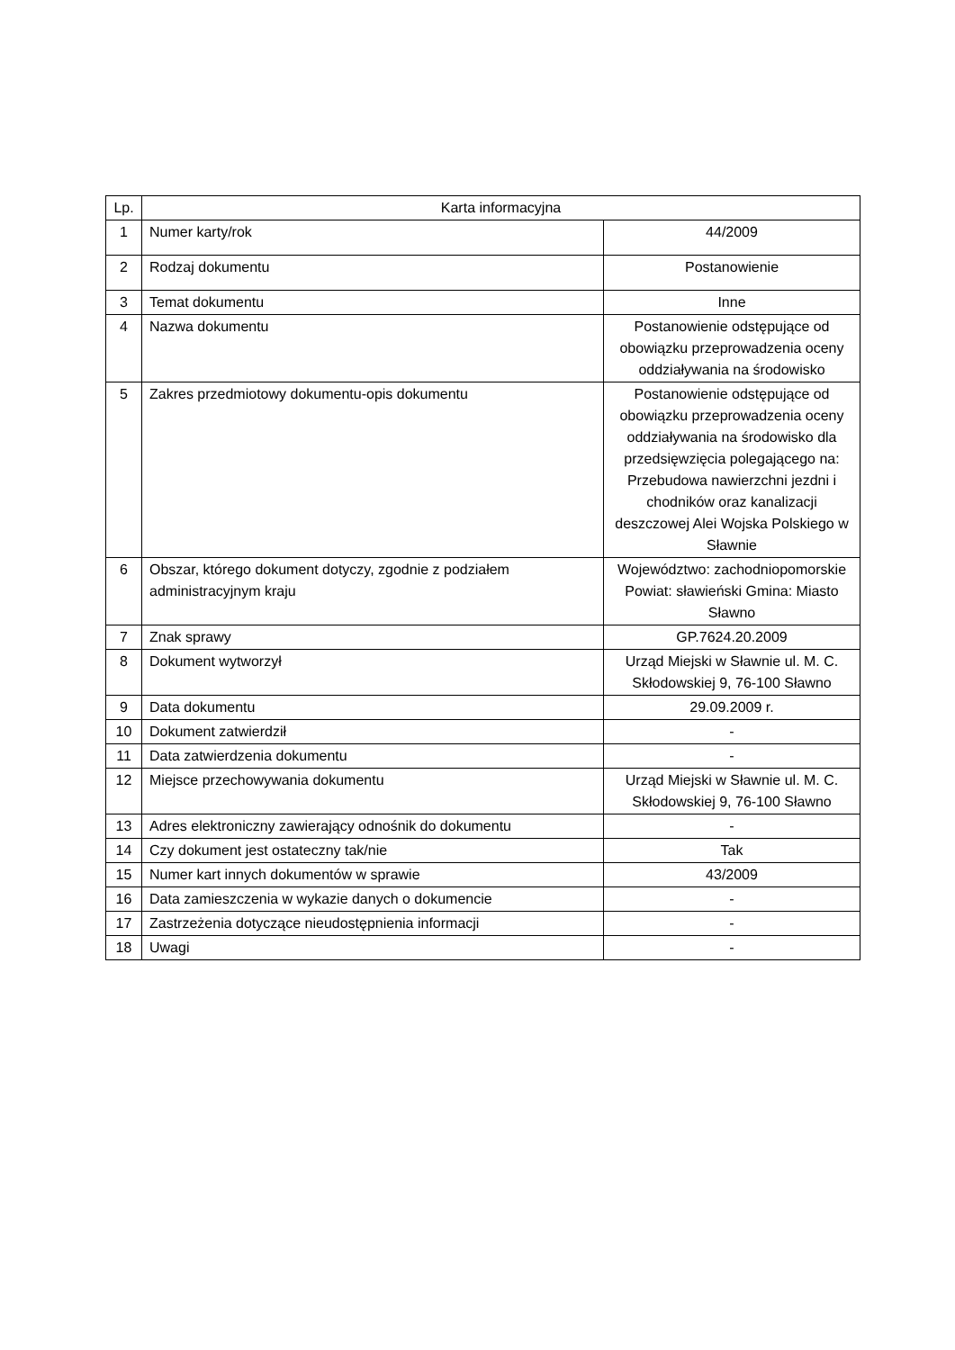| Lp. | Karta informacyjna | |
| --- | --- | --- |
| 1 | Numer karty/rok | 44/2009 |
| 2 | Rodzaj dokumentu | Postanowienie |
| 3 | Temat dokumentu | Inne |
| 4 | Nazwa dokumentu | Postanowienie odstępujące od obowiązku przeprowadzenia oceny oddziaływania na środowisko |
| 5 | Zakres przedmiotowy dokumentu-opis dokumentu | Postanowienie odstępujące od obowiązku przeprowadzenia oceny oddziaływania na środowisko dla przedsięwzięcia polegającego na: Przebudowa nawierzchni jezdni i chodników oraz kanalizacji deszczowej Alei Wojska Polskiego w Sławnie |
| 6 | Obszar, którego dokument dotyczy, zgodnie z podziałem administracyjnym kraju | Województwo: zachodniopomorskie Powiat: sławieński Gmina: Miasto Sławno |
| 7 | Znak sprawy | GP.7624.20.2009 |
| 8 | Dokument wytworzył | Urząd Miejski w Sławnie ul. M. C. Skłodowskiej 9, 76-100 Sławno |
| 9 | Data dokumentu | 29.09.2009 r. |
| 10 | Dokument zatwierdził | - |
| 11 | Data zatwierdzenia dokumentu | - |
| 12 | Miejsce przechowywania dokumentu | Urząd Miejski w Sławnie ul. M. C. Skłodowskiej 9, 76-100 Sławno |
| 13 | Adres elektroniczny zawierający odnośnik do dokumentu | - |
| 14 | Czy dokument jest ostateczny tak/nie | Tak |
| 15 | Numer kart innych dokumentów w sprawie | 43/2009 |
| 16 | Data zamieszczenia w wykazie danych o dokumencie | - |
| 17 | Zastrzeżenia dotyczące nieudostępnienia informacji | - |
| 18 | Uwagi | - |